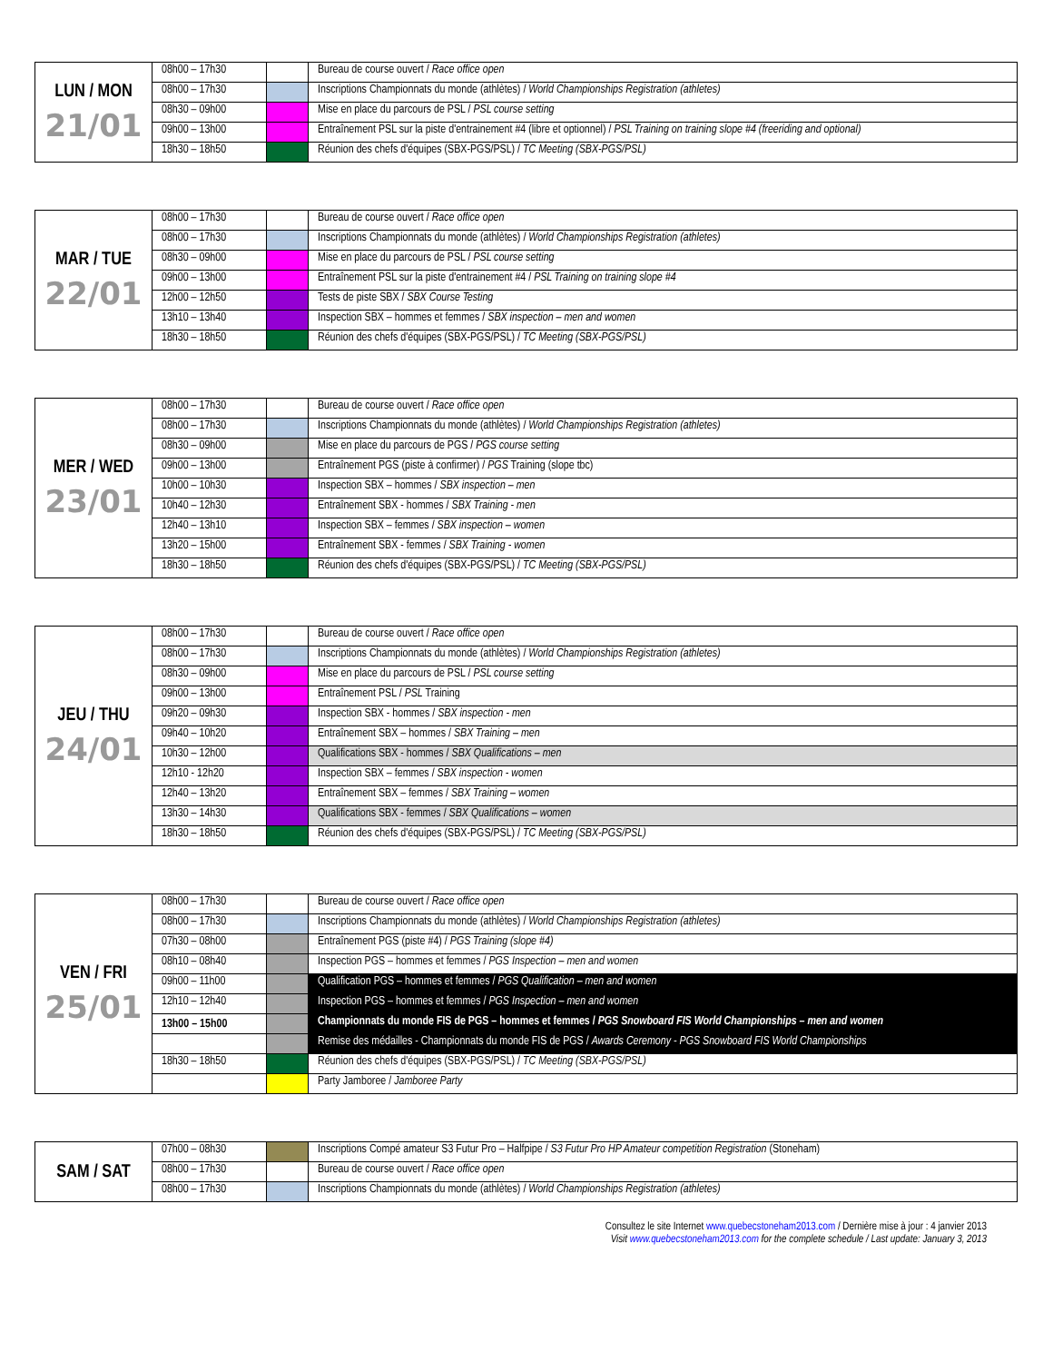| LUN / MON 21/01 | 08h00 – 17h30 | | Bureau de course ouvert / Race office open |
| | 08h00 – 17h30 | | Inscriptions Championnats du monde (athlètes) / World Championships Registration (athletes) |
| | 08h30 – 09h00 | | Mise en place du parcours de PSL / PSL course setting |
| | 09h00 – 13h00 | | Entraînement PSL sur la piste d'entrainement #4 (libre et optionnel) / PSL Training on training slope #4 (freeriding and optional) |
| | 18h30 – 18h50 | | Réunion des chefs d'équipes (SBX-PGS/PSL) / TC Meeting (SBX-PGS/PSL) |
| MAR / TUE 22/01 | 08h00 – 17h30 | | Bureau de course ouvert / Race office open |
| | 08h00 – 17h30 | | Inscriptions Championnats du monde (athlètes) / World Championships Registration (athletes) |
| | 08h30 – 09h00 | | Mise en place du parcours de PSL / PSL course setting |
| | 09h00 – 13h00 | | Entraînement PSL sur la piste d'entrainement #4 / PSL Training on training slope #4 |
| | 12h00 – 12h50 | | Tests de piste SBX / SBX Course Testing |
| | 13h10 – 13h40 | | Inspection SBX – hommes et femmes / SBX inspection – men and women |
| | 18h30 – 18h50 | | Réunion des chefs d'équipes (SBX-PGS/PSL) / TC Meeting (SBX-PGS/PSL) |
| MER / WED 23/01 | 08h00 – 17h30 | | Bureau de course ouvert / Race office open |
| | 08h00 – 17h30 | | Inscriptions Championnats du monde (athlètes) / World Championships Registration (athletes) |
| | 08h30 – 09h00 | | Mise en place du parcours de PGS / PGS course setting |
| | 09h00 – 13h00 | | Entraînement PGS (piste à confirmer) / PGS Training (slope tbc) |
| | 10h00 – 10h30 | | Inspection SBX – hommes / SBX inspection – men |
| | 10h40 – 12h30 | | Entraînement SBX - hommes / SBX Training - men |
| | 12h40 – 13h10 | | Inspection SBX – femmes / SBX inspection – women |
| | 13h20 – 15h00 | | Entraînement SBX - femmes / SBX Training - women |
| | 18h30 – 18h50 | | Réunion des chefs d'équipes (SBX-PGS/PSL) / TC Meeting (SBX-PGS/PSL) |
| JEU / THU 24/01 | 08h00 – 17h30 | | Bureau de course ouvert / Race office open |
| | 08h00 – 17h30 | | Inscriptions Championnats du monde (athlètes) / World Championships Registration (athletes) |
| | 08h30 – 09h00 | | Mise en place du parcours de PSL / PSL course setting |
| | 09h00 – 13h00 | | Entraînement PSL / PSL Training |
| | 09h20 – 09h30 | | Inspection SBX - hommes / SBX inspection - men |
| | 09h40 – 10h20 | | Entraînement SBX – hommes / SBX Training – men |
| | 10h30 – 12h00 | | Qualifications SBX - hommes / SBX Qualifications – men |
| | 12h10 - 12h20 | | Inspection SBX – femmes / SBX inspection - women |
| | 12h40 – 13h20 | | Entraînement SBX – femmes / SBX Training – women |
| | 13h30 – 14h30 | | Qualifications SBX - femmes / SBX Qualifications – women |
| | 18h30 – 18h50 | | Réunion des chefs d'équipes (SBX-PGS/PSL) / TC Meeting (SBX-PGS/PSL) |
| VEN / FRI 25/01 | 08h00 – 17h30 | | Bureau de course ouvert / Race office open |
| | 08h00 – 17h30 | | Inscriptions Championnats du monde (athlètes) / World Championships Registration (athletes) |
| | 07h30 – 08h00 | | Entraînement PGS (piste #4) / PGS Training (slope #4) |
| | 08h10 – 08h40 | | Inspection PGS – hommes et femmes / PGS Inspection – men and women |
| | 09h00 – 11h00 | | Qualification PGS – hommes et femmes / PGS Qualification – men and women |
| | 12h10 – 12h40 | | Inspection PGS – hommes et femmes / PGS Inspection – men and women |
| | 13h00 – 15h00 | | Championnats du monde FIS de PGS – hommes et femmes / PGS Snowboard FIS World Championships – men and women |
| | | | Remise des médailles - Championnats du monde FIS de PGS / Awards Ceremony - PGS Snowboard FIS World Championships |
| | 18h30 – 18h50 | | Réunion des chefs d'équipes (SBX-PGS/PSL) / TC Meeting (SBX-PGS/PSL) |
| | | | Party Jamboree / Jamboree Party |
| SAM / SAT | 07h00 – 08h30 | | Inscriptions Compé amateur S3 Futur Pro – Halfpipe / S3 Futur Pro HP Amateur competition Registration (Stoneham) |
| | 08h00 – 17h30 | | Bureau de course ouvert / Race office open |
| | 08h00 – 17h30 | | Inscriptions Championnats du monde (athlètes) / World Championships Registration (athletes) |
Consultez le site Internet www.quebecstoneham2013.com / Dernière mise à jour : 4 janvier 2013
Visit www.quebecstoneham2013.com for the complete schedule / Last update: January 3, 2013